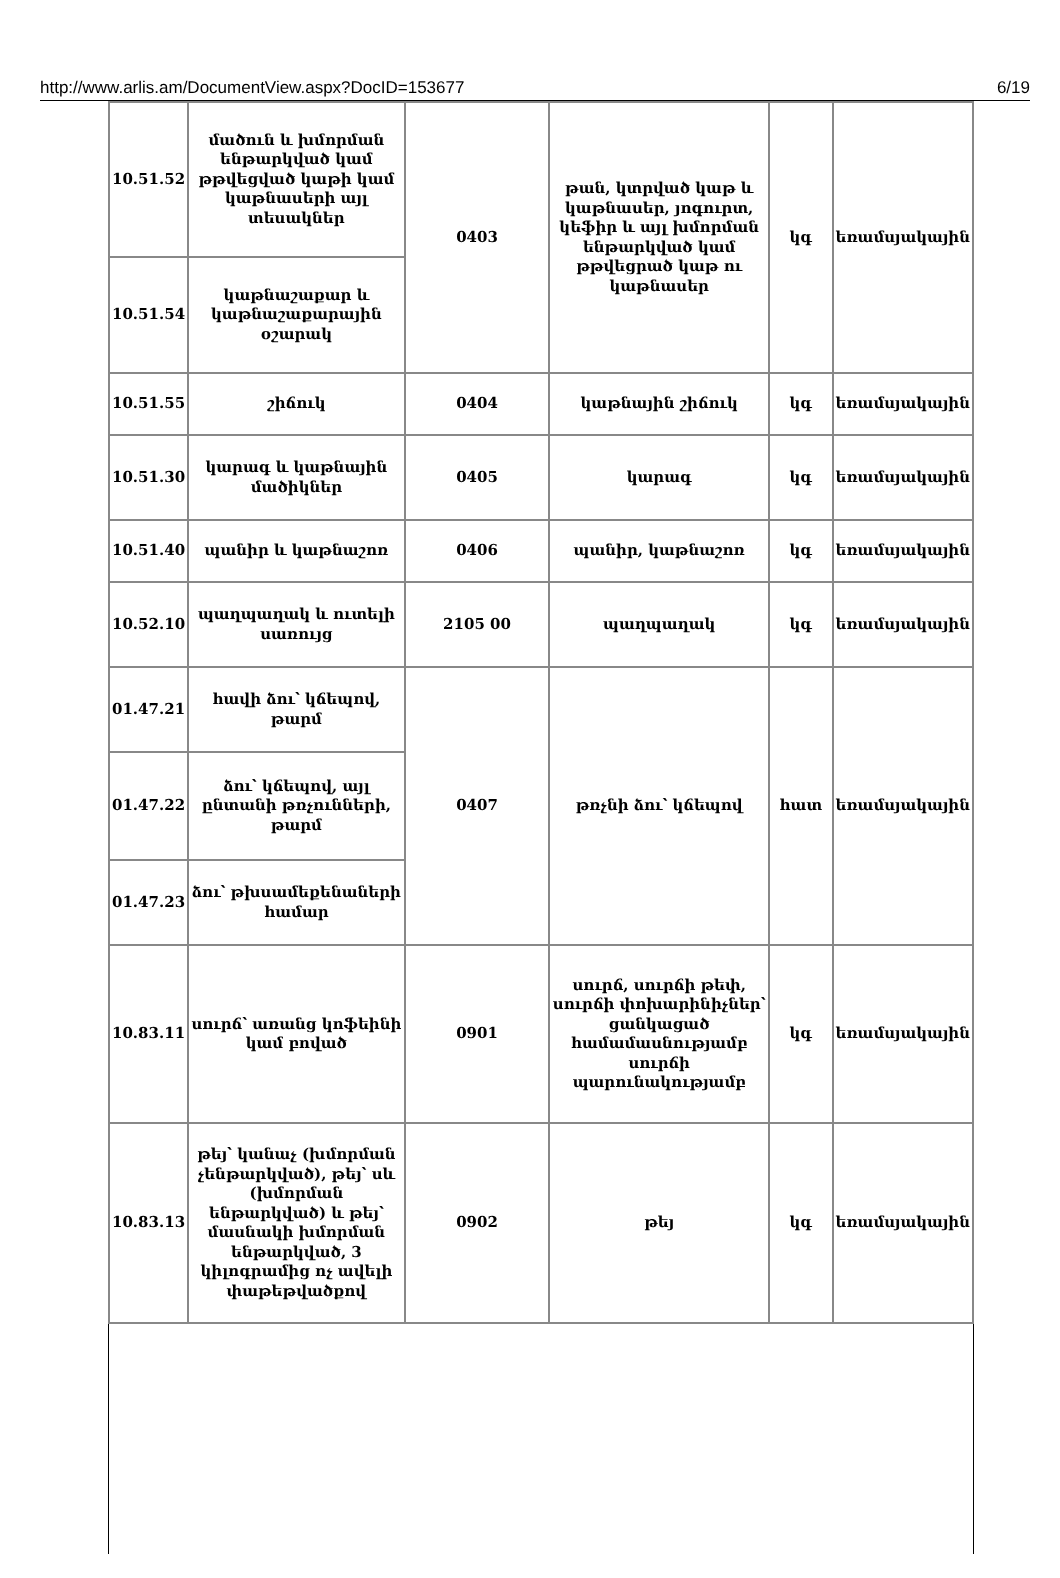http://www.arlis.am/DocumentView.aspx?DocID=153677 6/19
| 10.51.52 | մածուն և խմորման ենթարկված կամ թթվեցված կաթի կամ կաթնասերի այլ տեսակներ | 0403 | թան, կտրված կաթ և կաթնասեր, յոգուրտ, կեֆիր և այլ խմորման ենթարկված կամ թթվեցրած կաթ ու կաթնասեր | կգ | եռամսյակային |
| 10.51.54 | կաթնաշաքար և կաթնաշաքարային օշարակ | | | | |
| 10.51.55 | շիճուկ | 0404 | կաթնային շիճուկ | կգ | եռամսյակային |
| 10.51.30 | կարագ և կաթնային մածիկներ | 0405 | կարագ | կգ | եռամսյակային |
| 10.51.40 | պանիր և կաթնաշոռ | 0406 | պանիր, կաթնաշոռ | կգ | եռամսյակային |
| 10.52.10 | պաղպաղակ և ուտելի սառույց | 2105 00 | պաղպաղակ | կգ | եռամսյակային |
| 01.47.21 | հավի ձու՝ կճեպով, թարմ | 0407 | թռչնի ձու՝ կճեպով | հատ | եռամսյակային |
| 01.47.22 | ձու՝ կճեպով, այլ ընտանի թռչունների, թարմ | | | | |
| 01.47.23 | ձու՝ թխսամեքենաների համար | | | | |
| 10.83.11 | սուրճ՝ առանց կոֆեինի կամ բոված | 0901 | սուրճ, սուրճի թեփ, սուրճի փոխարինիչներ՝ ցանկացած համամասնությամբ սուրճի պարունակությամբ | կգ | եռամսյակային |
| 10.83.13 | թեյ՝ կանաչ (խմորման չենթարկված), թեյ՝ սև (խմորման ենթարկված) և թեյ՝ մասնակի խմորման ենթարկված, 3 կիլոգրամից ոչ ավելի փաթեթվածքով | 0902 | թեյ | կգ | եռամսյակային |